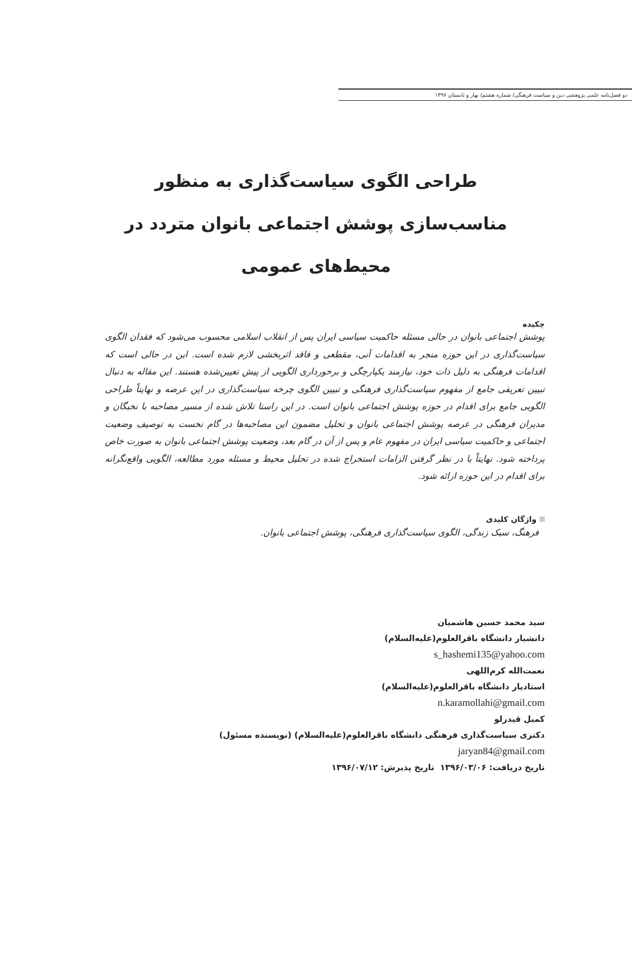دو فصل‌نامه علمی پژوهشی دین و سیاست فرهنگی/ شماره هشتم/ بهار و تابستان ۱۳۹۶
طراحی الگوی سیاست‌گذاری به منظور
مناسب‌سازی پوشش اجتماعی بانوان متردد در
محیط‌های عمومی
چکیده
پوشش اجتماعی بانوان در حالی مسئله حاکمیت سیاسی ایران پس از انقلاب اسلامی محسوب می‌شود که فقدان الگوی سیاست‌گذاری در این حوزه منجر به اقدامات آنی، مقطعی و فاقد اثربخشی لازم شده است. این در حالی است که اقدامات فرهنگی به دلیل ذات خود، نیازمند یکپارچگی و برخورداری الگویی از پیش تعیین‌شده هستند. این مقاله به دنبال تبیین تعریفی جامع از مفهوم سیاست‌گذاری فرهنگی و تبیین الگوی چرخه سیاست‌گذاری در این عرصه و نهایتاً طراحی الگویی جامع برای اقدام در حوزه پوشش اجتماعی بانوان است. در این راستا تلاش شده از مسیر مصاحبه با نخبگان و مدیران فرهنگی در عرصه پوشش اجتماعی بانوان و تحلیل مضمون این مصاحبه‌ها در گام نخست به توصیف وضعیت اجتماعی و حاکمیت سیاسی ایران در مفهوم عام و پس از آن در گام بعد، وضعیت پوشش اجتماعی بانوان به صورت خاص پرداخته شود. نهایتاً با در نظر گرفتن الزامات استخراج شده در تحلیل محیط و مسئله مورد مطالعه، الگویی واقع‌نگرانه برای اقدام در این حوزه ارائه شود.
واژگان کلیدی
فرهنگ، سبک زندگی، الگوی سیاست‌گذاری فرهنگی، پوشش اجتماعی بانوان.
سید محمد حسین هاشمیان
دانشیار دانشگاه باقرالعلوم(علیه‌السلام)
s_hashemi135@yahoo.com
نعمت‌الله کرم‌اللهی
استادیار دانشگاه باقرالعلوم(علیه‌السلام)
n.karamollahi@gmail.com
کمیل قیدرلو
دکتری سیاست‌گذاری فرهنگی دانشگاه باقرالعلوم(علیه‌السلام) (نویسنده مسئول)
jaryan84@gmail.com
تاریخ دریافت: ۱۳۹۶/۰۳/۰۶ تاریخ پذیرش: ۱۳۹۶/۰۷/۱۲